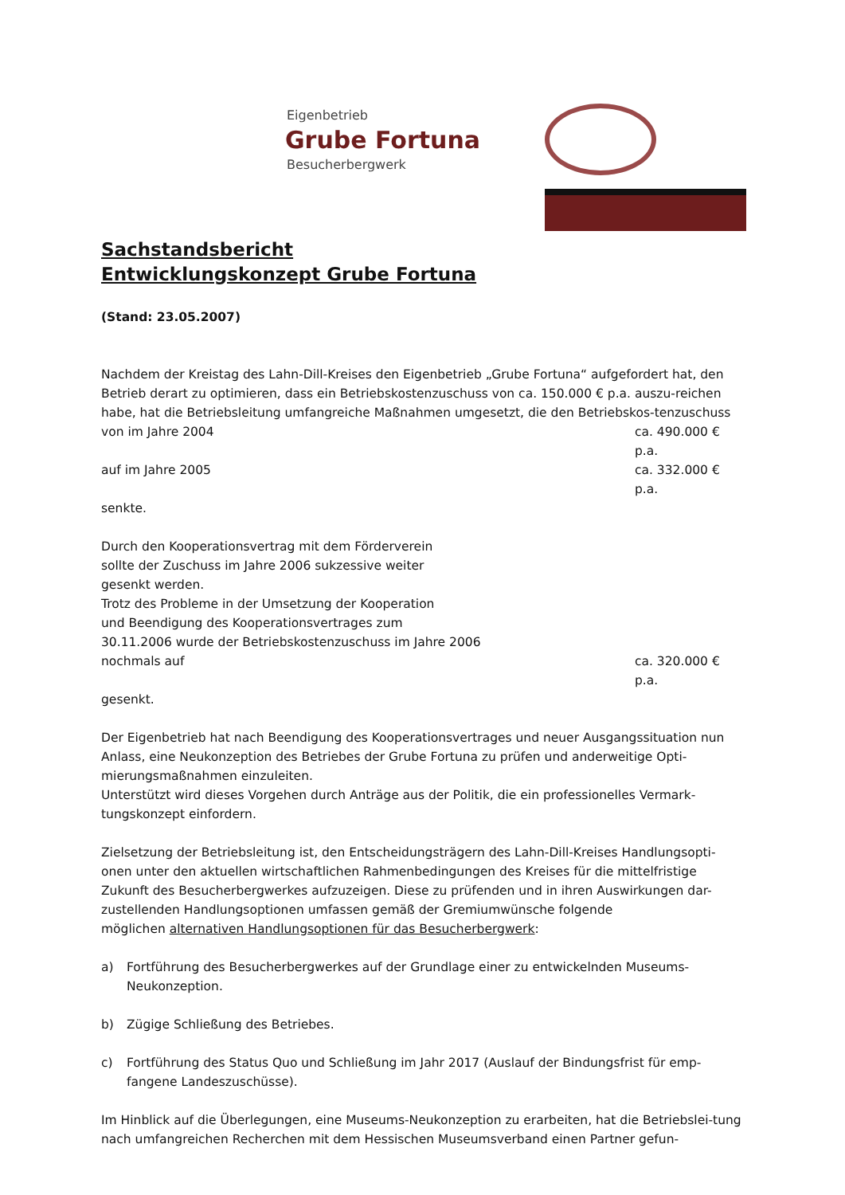Eigenbetrieb
Grube Fortuna
Besucherbergwerk
Sachstandsbericht
Entwicklungskonzept Grube Fortuna
(Stand: 23.05.2007)
Nachdem der Kreistag des Lahn-Dill-Kreises den Eigenbetrieb „Grube Fortuna“ aufgefordert hat, den Betrieb derart zu optimieren, dass ein Betriebskostenzuschuss von ca. 150.000 € p.a. auszu-reichen habe, hat die Betriebsleitung umfangreiche Maßnahmen umgesetzt, die den Betriebskos-tenzuschuss
von im Jahre 2004 ca. 490.000 € p.a.
auf im Jahre 2005 ca. 332.000 € p.a.
senkte.
Durch den Kooperationsvertrag mit dem Förderverein
sollte der Zuschuss im Jahre 2006 sukzessive weiter
gesenkt werden.
Trotz des Probleme in der Umsetzung der Kooperation
und Beendigung des Kooperationsvertrages zum
30.11.2006 wurde der Betriebskostenzuschuss im Jahre 2006
nochmals auf ca. 320.000 € p.a.
gesenkt.
Der Eigenbetrieb hat nach Beendigung des Kooperationsvertrages und neuer Ausgangssituation nun Anlass, eine Neukonzeption des Betriebes der Grube Fortuna zu prüfen und anderweitige Opti-mierungsmaßnahmen einzuleiten.
Unterstützt wird dieses Vorgehen durch Anträge aus der Politik, die ein professionelles Vermark-tungskonzept einfordern.
Zielsetzung der Betriebsleitung ist, den Entscheidungsträgern des Lahn-Dill-Kreises Handlungsopti-onen unter den aktuellen wirtschaftlichen Rahmenbedingungen des Kreises für die mittelfristige Zukunft des Besucherbergwerkes aufzuzeigen. Diese zu prüfenden und in ihren Auswirkungen dar-zustellenden Handlungsoptionen umfassen gemäß der Gremiumwünsche folgende
möglichen alternativen Handlungsoptionen für das Besucherbergwerk:
a) Fortführung des Besucherbergwerkes auf der Grundlage einer zu entwickelnden Museums-Neukonzeption.
b) Zügige Schließung des Betriebes.
c) Fortführung des Status Quo und Schließung im Jahr 2017 (Auslauf der Bindungsfrist für emp-fangene Landeszuschüsse).
Im Hinblick auf die Überlegungen, eine Museums-Neukonzeption zu erarbeiten, hat die Betriebslei-tung nach umfangreichen Recherchen mit dem Hessischen Museumsverband einen Partner gefun-